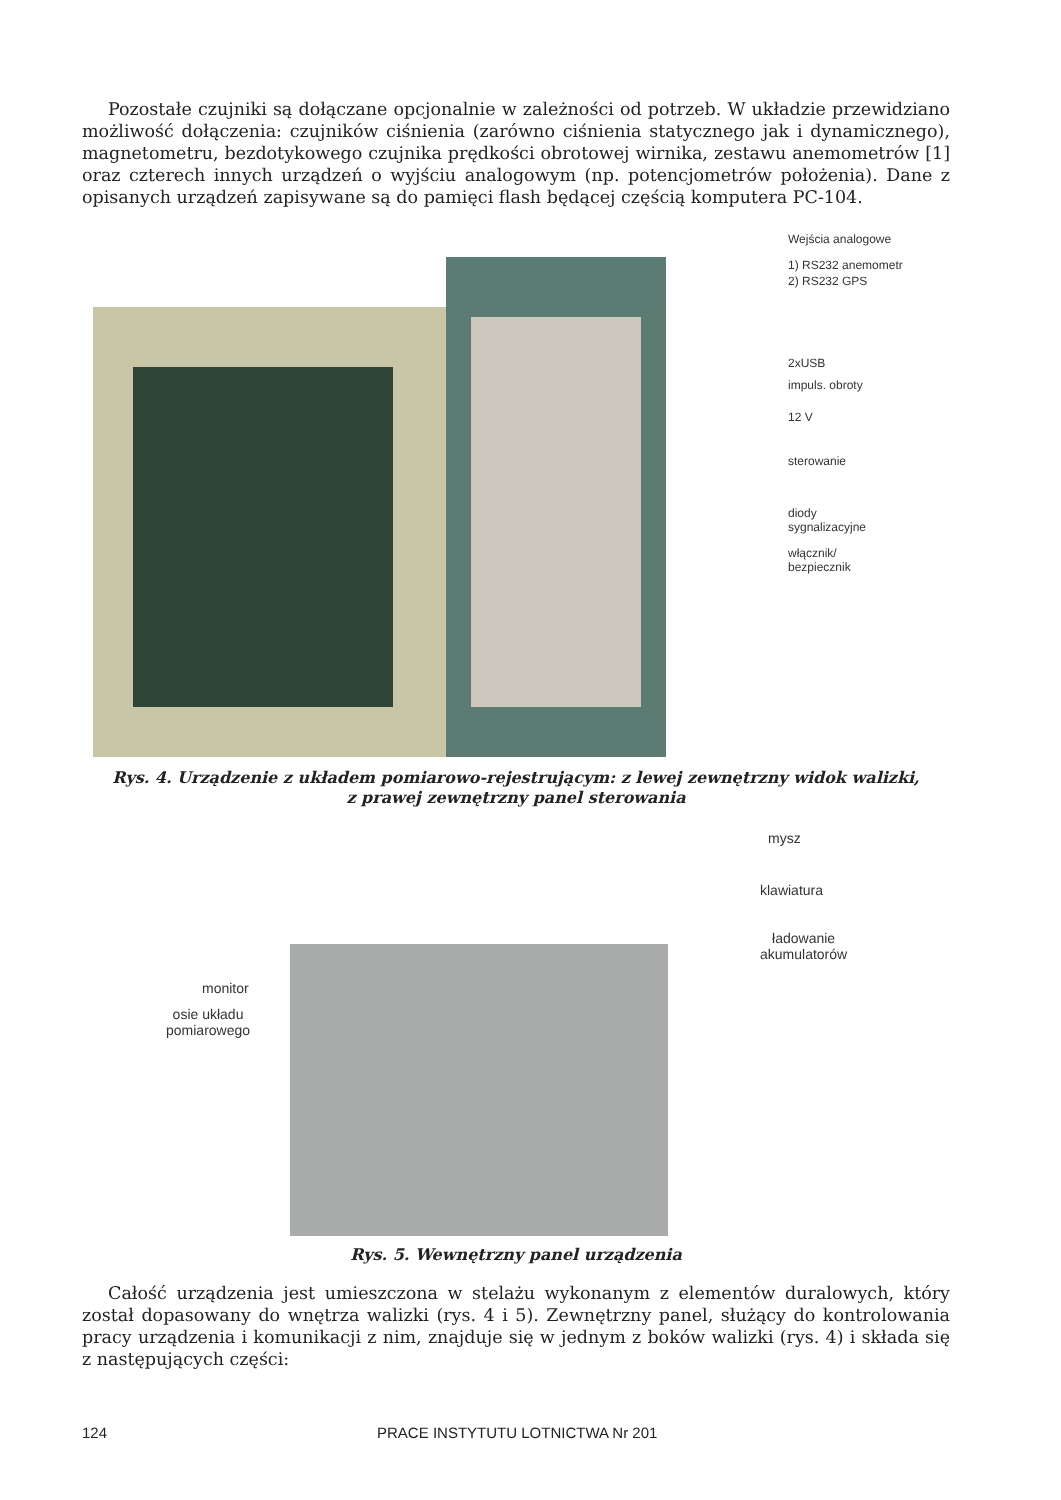Pozostałe czujniki są dołączane opcjonalnie w zależności od potrzeb. W układzie przewidziano możliwość dołączenia: czujników ciśnienia (zarówno ciśnienia statycznego jak i dynamicznego), magnetometru, bezdotykowego czujnika prędkości obrotowej wirnika, zestawu anemometrów [1] oraz czterech innych urządzeń o wyjściu analogowym (np. potencjometrów położenia). Dane z opisanych urządzeń zapisywane są do pamięci flash będącej częścią komputera PC-104.
Wejścia analogowe
1) RS232 anemometr
2) RS232 GPS
2xUSB
impuls. obroty
12 V
sterowanie
diody
sygnalizacyjne
włącznik/
bezpiecznik
Rys. 4. Urządzenie z układem pomiarowo-rejestrującym: z lewej zewnętrzny widok walizki,
z prawej zewnętrzny panel sterowania
mysz
klawiatura
ładowanie
akumulatorów
monitor
osie układu
pomiarowego
Rys. 5. Wewnętrzny panel urządzenia
Całość urządzenia jest umieszczona w stelażu wykonanym z elementów duralowych, który został dopasowany do wnętrza walizki (rys. 4 i 5). Zewnętrzny panel, służący do kontrolowania pracy urządzenia i komunikacji z nim, znajduje się w jednym z boków walizki (rys. 4) i składa się z następujących części:
124 PRACE INSTYTUTU LOTNICTWA Nr 201